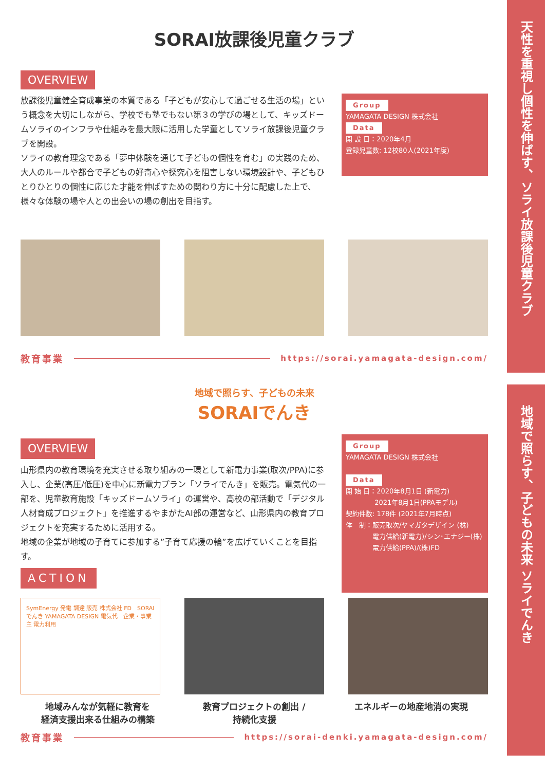天性を重視し個性を伸ばす、ソライ放課後児童クラブ
地域で照らす、子どもの未来 ソライでんき
SORAI放課後児童クラブ
OVERVIEW
放課後児童健全育成事業の本質である「子どもが安心して過ごせる生活の場」という概念を大切にしながら、学校でも塾でもない第３の学びの場として、キッズドームソライのインフラや仕組みを最大限に活用した学童としてソライ放課後児童クラブを開設。
ソライの教育理念である「夢中体験を通じて子どもの個性を育む」の実践のため、大人のルールや都合で子どもの好奇心や探究心を阻害しない環境設計や、子どもひとりひとりの個性に応じた才能を伸ばすための関わり方に十分に配慮した上で、様々な体験の場や人との出会いの場の創出を目指す。
Group
YAMAGATA DESIGN 株式会社
Data
開 設 日：2020年4月
登録児童数: 12校80人(2021年度)
教育事業
https://sorai.yamagata-design.com/
地域で照らす、子どもの未来
SORAIでんき
OVERVIEW
山形県内の教育環境を充実させる取り組みの一環として新電力事業(取次/PPA)に参入し、企業(高圧/低圧)を中心に新電力プラン「ソライでんき」を販売。電気代の一部を、児童教育施設「キッズドームソライ」の運営や、高校の部活動で「デジタル人材育成プロジェクト」を推進するやまがたAI部の運営など、山形県内の教育プロジェクトを充実するために活用する。
地域の企業が地域の子育てに参加する”子育て応援の輪”を広げていくことを目指す。
ACTION
Group
YAMAGATA DESIGN 株式会社
Data
開 始 日：2020年8月1日 (新電力)
　　　　 2021年8月1日(PPAモデル)
契約件数: 178件 (2021年7月時点)
体　制：販売取次/ヤマガタデザイン (株)
　　　　電力供給(新電力)/シン･エナジー(株)
　　　　電力供給(PPA)/(株)FD
SymEnergy 発電 調達 販売 株式会社 FD　SORAI でんき YAMAGATA DESIGN 電気代　企業・事業主 電力利用
地域みんなが気軽に教育を
経済支援出来る仕組みの構築
教育プロジェクトの創出 /
持続化支援
エネルギーの地産地消の実現
教育事業
https://sorai-denki.yamagata-design.com/